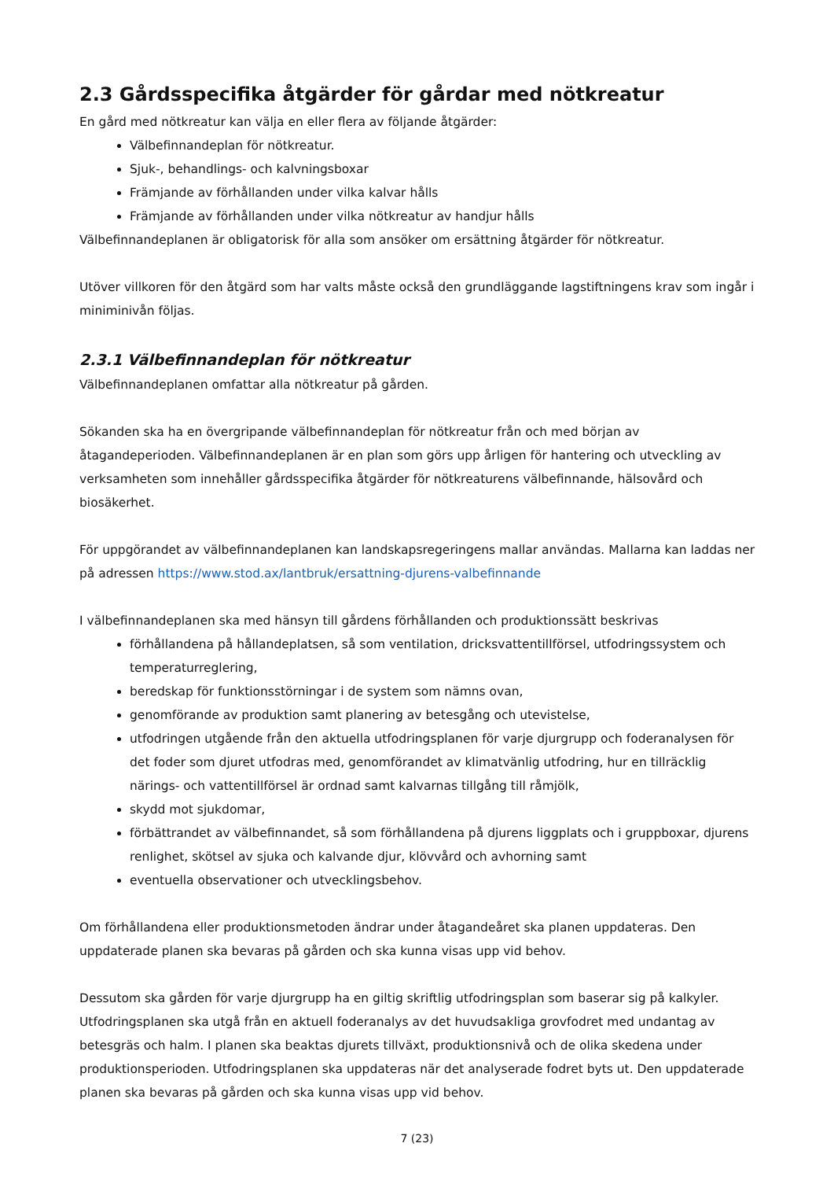2.3 Gårdsspecifika åtgärder för gårdar med nötkreatur
En gård med nötkreatur kan välja en eller flera av följande åtgärder:
Välbefinnandeplan för nötkreatur.
Sjuk-, behandlings- och kalvningsboxar
Främjande av förhållanden under vilka kalvar hålls
Främjande av förhållanden under vilka nötkreatur av handjur hålls
Välbefinnandeplanen är obligatorisk för alla som ansöker om ersättning åtgärder för nötkreatur.
Utöver villkoren för den åtgärd som har valts måste också den grundläggande lagstiftningens krav som ingår i miniminivån följas.
2.3.1 Välbefinnandeplan för nötkreatur
Välbefinnandeplanen omfattar alla nötkreatur på gården.
Sökanden ska ha en övergripande välbefinnandeplan för nötkreatur från och med början av åtagandeperioden. Välbefinnandeplanen är en plan som görs upp årligen för hantering och utveckling av verksamheten som innehåller gårdsspecifika åtgärder för nötkreaturens välbefinnande, hälsovård och biosäkerhet.
För uppgörandet av välbefinnandeplanen kan landskapsregeringens mallar användas. Mallarna kan laddas ner på adressen https://www.stod.ax/lantbruk/ersattning-djurens-valbefinnande
I välbefinnandeplanen ska med hänsyn till gårdens förhållanden och produktionssätt beskrivas
förhållandena på hållandeplatsen, så som ventilation, dricksvattentillförsel, utfodringssystem och temperaturreglering,
beredskap för funktionsstörningar i de system som nämns ovan,
genomförande av produktion samt planering av betesgång och utevistelse,
utfodringen utgående från den aktuella utfodringsplanen för varje djurgrupp och foderanalysen för det foder som djuret utfodras med, genomförandet av klimatvänlig utfodring, hur en tillräcklig närings- och vattentillförsel är ordnad samt kalvarnas tillgång till råmjölk,
skydd mot sjukdomar,
förbättrandet av välbefinnandet, så som förhållandena på djurens liggplats och i gruppboxar, djurens renlighet, skötsel av sjuka och kalvande djur, klövvård och avhorning samt
eventuella observationer och utvecklingsbehov.
Om förhållandena eller produktionsmetoden ändrar under åtagandeåret ska planen uppdateras. Den uppdaterade planen ska bevaras på gården och ska kunna visas upp vid behov.
Dessutom ska gården för varje djurgrupp ha en giltig skriftlig utfodringsplan som baserar sig på kalkyler. Utfodringsplanen ska utgå från en aktuell foderanalys av det huvudsakliga grovfodret med undantag av betesgräs och halm. I planen ska beaktas djurets tillväxt, produktionsnivå och de olika skedena under produktionsperioden. Utfodringsplanen ska uppdateras när det analyserade fodret byts ut. Den uppdaterade planen ska bevaras på gården och ska kunna visas upp vid behov.
7 (23)